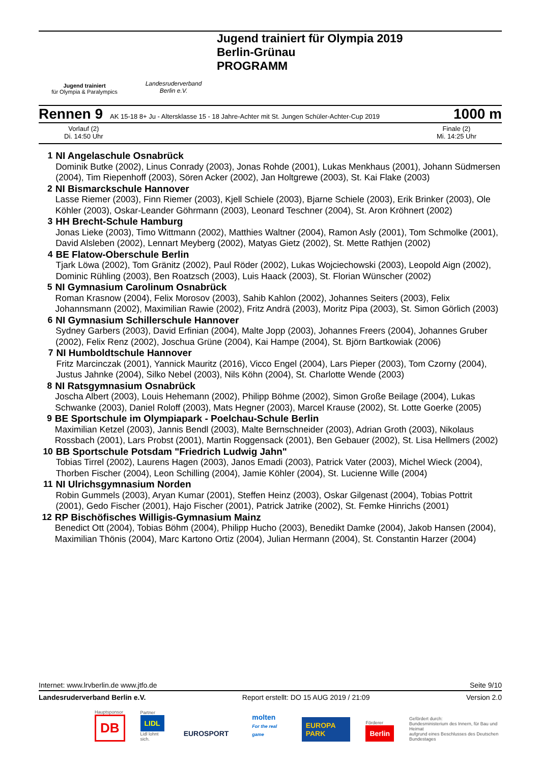Jugend trainiert
für Olympia & Paralympics
Landesruderverband
Berlin e.V.
Jugend trainiert für Olympia 2019
Berlin-Grünau
PROGRAMM
Rennen 9 AK 15-18 8+ Ju - Altersklasse 15 - 18 Jahre-Achter mit St. Jungen Schüler-Achter-Cup 2019 1000 m
Vorlauf (2)
Di. 14:50 Uhr
Finale (2)
Mi. 14:25 Uhr
1 NI Angelaschule Osnabrück
Dominik Butke (2002), Linus Conrady (2003), Jonas Rohde (2001), Lukas Menkhaus (2001), Johann Südmersen (2004), Tim Riepenhoff (2003), Sören Acker (2002), Jan Holtgrewe (2003), St. Kai Flake (2003)
2 NI Bismarckschule Hannover
Lasse Riemer (2003), Finn Riemer (2003), Kjell Schiele (2003), Bjarne Schiele (2003), Erik Brinker (2003), Ole Köhler (2003), Oskar-Leander Göhrmann (2003), Leonard Teschner (2004), St. Aron Kröhnert (2002)
3 HH Brecht-Schule Hamburg
Jonas Lieke (2003), Timo Wittmann (2002), Matthies Waltner (2004), Ramon Asly (2001), Tom Schmolke (2001), David Alsleben (2002), Lennart Meyberg (2002), Matyas Gietz (2002), St. Mette Rathjen (2002)
4 BE Flatow-Oberschule Berlin
Tjark Löwa (2002), Tom Gränitz (2002), Paul Röder (2002), Lukas Wojciechowski (2003), Leopold Aign (2002), Dominic Rühling (2003), Ben Roatzsch (2003), Luis Haack (2003), St. Florian Wünscher (2002)
5 NI Gymnasium Carolinum Osnabrück
Roman Krasnow (2004), Felix Morosov (2003), Sahib Kahlon (2002), Johannes Seiters (2003), Felix Johannsmann (2002), Maximilian Rawie (2002), Fritz Andrä (2003), Moritz Pipa (2003), St. Simon Görlich (2003)
6 NI Gymnasium Schillerschule Hannover
Sydney Garbers (2003), David Erfinian (2004), Malte Jopp (2003), Johannes Freers (2004), Johannes Gruber (2002), Felix Renz (2002), Joschua Grüne (2004), Kai Hampe (2004), St. Björn Bartkowiak (2006)
7 NI Humboldtschule Hannover
Fritz Marcinczak (2001), Yannick Mauritz (2016), Vicco Engel (2004), Lars Pieper (2003), Tom Czorny (2004), Justus Jahnke (2004), Silko Nebel (2003), Nils Köhn (2004), St. Charlotte Wende (2003)
8 NI Ratsgymnasium Osnabrück
Joscha Albert (2003), Louis Hehemann (2002), Philipp Böhme (2002), Simon Große Beilage (2004), Lukas Schwanke (2003), Daniel Roloff (2003), Mats Hegner (2003), Marcel Krause (2002), St. Lotte Goerke (2005)
9 BE Sportschule im Olympiapark - Poelchau-Schule Berlin
Maximilian Ketzel (2003), Jannis Bendl (2003), Malte Bernschneider (2003), Adrian Groth (2003), Nikolaus Rossbach (2001), Lars Probst (2001), Martin Roggensack (2001), Ben Gebauer (2002), St. Lisa Hellmers (2002)
10 BB Sportschule Potsdam "Friedrich Ludwig Jahn"
Tobias Tirrel (2002), Laurens Hagen (2003), Janos Emadi (2003), Patrick Vater (2003), Michel Wieck (2004), Thorben Fischer (2004), Leon Schilling (2004), Jamie Köhler (2004), St. Lucienne Wille (2004)
11 NI Ulrichsgymnasium Norden
Robin Gummels (2003), Aryan Kumar (2001), Steffen Heinz (2003), Oskar Gilgenast (2004), Tobias Pottrit (2001), Gedo Fischer (2001), Hajo Fischer (2001), Patrick Jatrike (2002), St. Femke Hinrichs (2001)
12 RP Bischöfisches Willigis-Gymnasium Mainz
Benedict Ott (2004), Tobias Böhm (2004), Philipp Hucho (2003), Benedikt Damke (2004), Jakob Hansen (2004), Maximilian Thönis (2004), Marc Kartono Ortiz (2004), Julian Hermann (2004), St. Constantin Harzer (2004)
Internet: www.lrvberlin.de www.jtfo.de Seite 9/10
Landesruderverband Berlin e.V. Report erstellt: DO 15 AUG 2019 / 21:09 Version 2.0
Hauptsponsor
DB
Partner
LIDL
Lidl lohnt sich.
EUROSPORT
molten
For the real game
EUROPA PARK
Förderer
Berlin
Gefördert durch:
Bundesministerium des Innern, für Bau und Heimat
aufgrund eines Beschlusses des Deutschen Bundestages